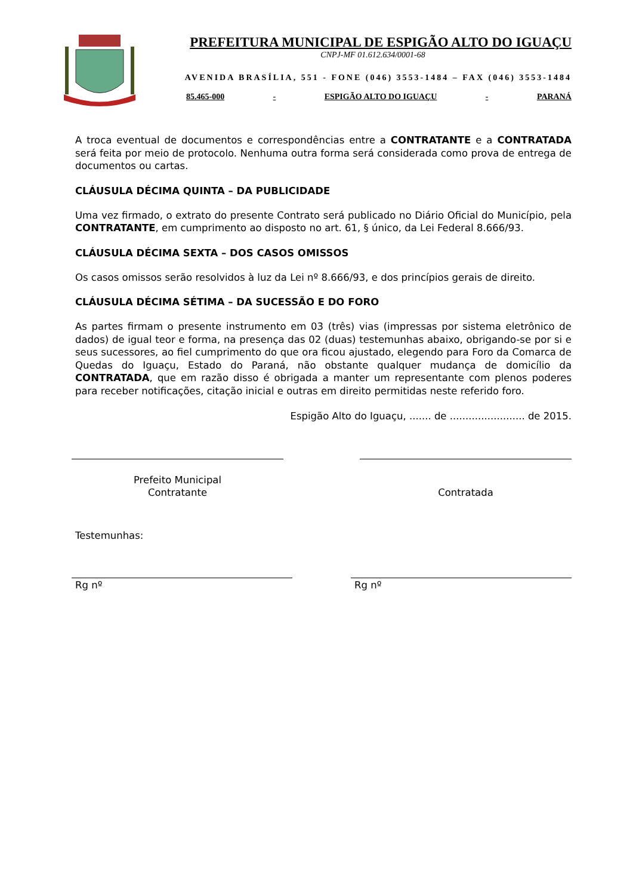PREFEITURA MUNICIPAL DE ESPIGÃO ALTO DO IGUAÇU
CNPJ-MF 01.612.634/0001-68
AVENIDA BRASÍLIA, 551 - FONE (046) 3553-1484 – FAX (046) 3553-1484
85.465-000 - ESPIGÃO ALTO DO IGUAÇU - PARANÁ
A troca eventual de documentos e correspondências entre a CONTRATANTE e a CONTRATADA será feita por meio de protocolo. Nenhuma outra forma será considerada como prova de entrega de documentos ou cartas.
CLÁUSULA DÉCIMA QUINTA – DA PUBLICIDADE
Uma vez firmado, o extrato do presente Contrato será publicado no Diário Oficial do Município, pela CONTRATANTE, em cumprimento ao disposto no art. 61, § único, da Lei Federal 8.666/93.
CLÁUSULA DÉCIMA SEXTA – DOS CASOS OMISSOS
Os casos omissos serão resolvidos à luz da Lei nº 8.666/93, e dos princípios gerais de direito.
CLÁUSULA DÉCIMA SÉTIMA – DA SUCESSÃO E DO FORO
As partes firmam o presente instrumento em 03 (três) vias (impressas por sistema eletrônico de dados) de igual teor e forma, na presença das 02 (duas) testemunhas abaixo, obrigando-se por si e seus sucessores, ao fiel cumprimento do que ora ficou ajustado, elegendo para Foro da Comarca de Quedas do Iguaçu, Estado do Paraná, não obstante qualquer mudança de domicílio da CONTRATADA, que em razão disso é obrigada a manter um representante com plenos poderes para receber notificações, citação inicial e outras em direito permitidas neste referido foro.
Espigão Alto do Iguaçu, ....... de ........................ de 2015.
Prefeito Municipal
Contratante
Contratada
Testemunhas:
Rg nº Rg nº